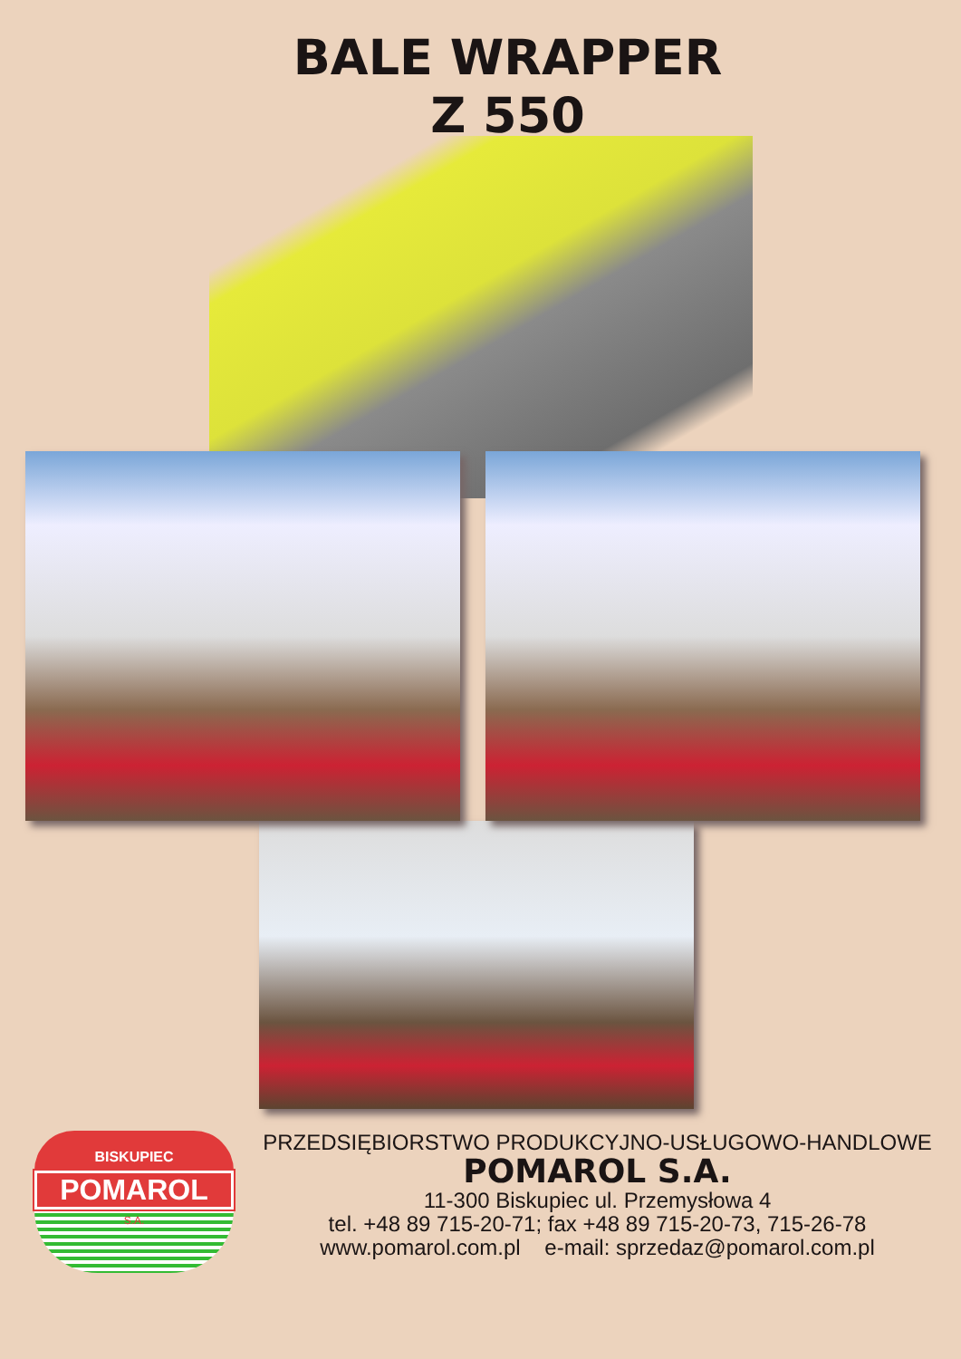BALE WRAPPER
Z 550
BISKUPIEC
POMAROL
S.A.
PRZEDSIĘBIORSTWO PRODUKCYJNO-USŁUGOWO-HANDLOWE
POMAROL S.A.
11-300 Biskupiec ul. Przemysłowa 4
tel. +48 89 715-20-71; fax +48 89 715-20-73, 715-26-78
www.pomarol.com.pl e-mail: sprzedaz@pomarol.com.pl